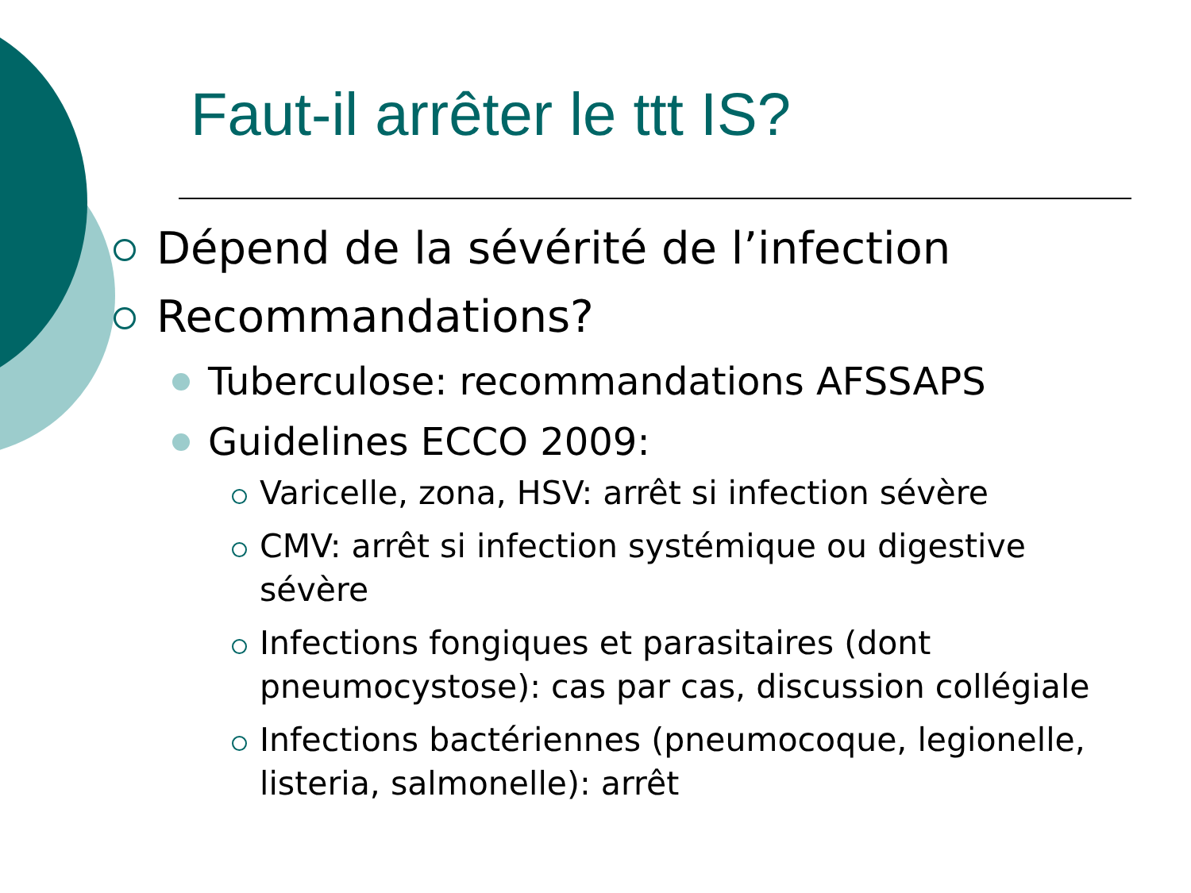Faut-il arrêter le ttt IS?
Dépend de la sévérité de l’infection
Recommandations?
Tuberculose: recommandations AFSSAPS
Guidelines ECCO 2009:
Varicelle, zona, HSV: arrêt si infection sévère
CMV: arrêt si infection systémique ou digestive sévère
Infections fongiques et parasitaires (dont pneumocystose): cas par cas, discussion collégiale
Infections bactériennes (pneumocoque, legionelle, listeria, salmonelle): arrêt